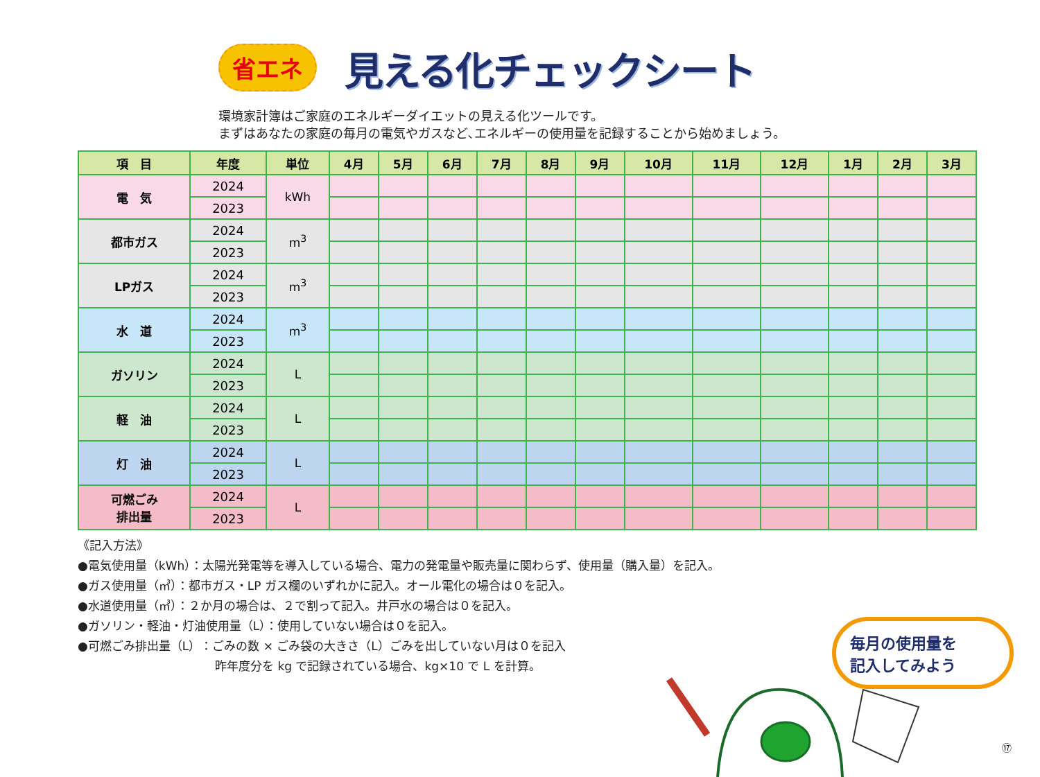省エネ 見える化チェックシート
環境家計簿はご家庭のエネルギーダイエットの見える化ツールです。
まずはあなたの家庭の毎月の電気やガスなど､エネルギーの使用量を記録することから始めましょう。
| 項 目 | 年度 | 単位 | 4月 | 5月 | 6月 | 7月 | 8月 | 9月 | 10月 | 11月 | 12月 | 1月 | 2月 | 3月 |
| --- | --- | --- | --- | --- | --- | --- | --- | --- | --- | --- | --- | --- | --- | --- |
| 電 気 | 2024 | kWh | | | | | | | | | | | | |
| | 2023 | | | | | | | | | | | | | |
| 都市ガス | 2024 | m<sup>3</sup> | | | | | | | | | | | | |
| | 2023 | | | | | | | | | | | | | |
| LPガス | 2024 | m<sup>3</sup> | | | | | | | | | | | | |
| | 2023 | | | | | | | | | | | | | |
| 水 道 | 2024 | m<sup>3</sup> | | | | | | | | | | | | |
| | 2023 | | | | | | | | | | | | | |
| ガソリン | 2024 | L | | | | | | | | | | | | |
| | 2023 | | | | | | | | | | | | | |
| 軽 油 | 2024 | L | | | | | | | | | | | | |
| | 2023 | | | | | | | | | | | | | |
| 灯 油 | 2024 | L | | | | | | | | | | | | |
| | 2023 | | | | | | | | | | | | | |
| 可燃ごみ 排出量 | 2024 | L | | | | | | | | | | | | |
| | 2023 | | | | | | | | | | | | | |
《記入方法》
●電気使用量（kWh）：太陽光発電等を導入している場合、電力の発電量や販売量に関わらず、使用量（購入量）を記入。
●ガス使用量（㎥）：都市ガス・LP ガス欄のいずれかに記入。オール電化の場合は０を記入。
●水道使用量（㎥）：２か月の場合は、２で割って記入。井戸水の場合は０を記入。
●ガソリン・軽油・灯油使用量（L）：使用していない場合は０を記入。
●可燃ごみ排出量（L）：ごみの数 × ごみ袋の大きさ（L）ごみを出していない月は０を記入
昨年度分を kg で記録されている場合、kg×10 で L を計算。
毎月の使用量を
記入してみよう
⑰